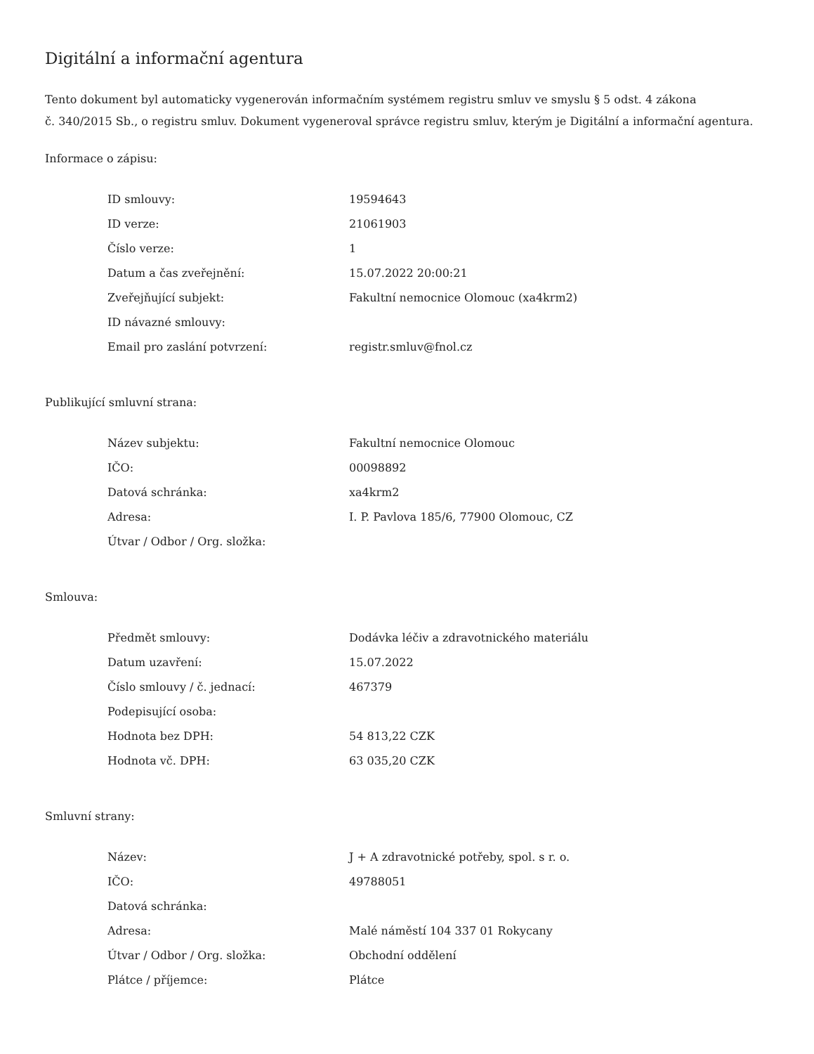Digitální a informační agentura
Tento dokument byl automaticky vygenerován informačním systémem registru smluv ve smyslu § 5 odst. 4 zákona
č. 340/2015 Sb., o registru smluv. Dokument vygeneroval správce registru smluv, kterým je Digitální a informační agentura.
Informace o zápisu:
| ID smlouvy: | 19594643 |
| ID verze: | 21061903 |
| Číslo verze: | 1 |
| Datum a čas zveřejnění: | 15.07.2022 20:00:21 |
| Zveřejňující subjekt: | Fakultní nemocnice Olomouc (xa4krm2) |
| ID návazné smlouvy: | |
| Email pro zaslání potvrzení: | registr.smluv@fnol.cz |
Publikující smluvní strana:
| Název subjektu: | Fakultní nemocnice Olomouc |
| IČO: | 00098892 |
| Datová schránka: | xa4krm2 |
| Adresa: | I. P. Pavlova 185/6, 77900 Olomouc, CZ |
| Útvar / Odbor / Org. složka: | |
Smlouva:
| Předmět smlouvy: | Dodávka léčiv a zdravotnického materiálu |
| Datum uzavření: | 15.07.2022 |
| Číslo smlouvy / č. jednací: | 467379 |
| Podepisující osoba: | |
| Hodnota bez DPH: | 54 813,22 CZK |
| Hodnota vč. DPH: | 63 035,20 CZK |
Smluvní strany:
| Název: | J + A zdravotnické potřeby, spol. s r. o. |
| IČO: | 49788051 |
| Datová schránka: | |
| Adresa: | Malé náměstí 104 337 01 Rokycany |
| Útvar / Odbor / Org. složka: | Obchodní oddělení |
| Plátce / příjemce: | Plátce |